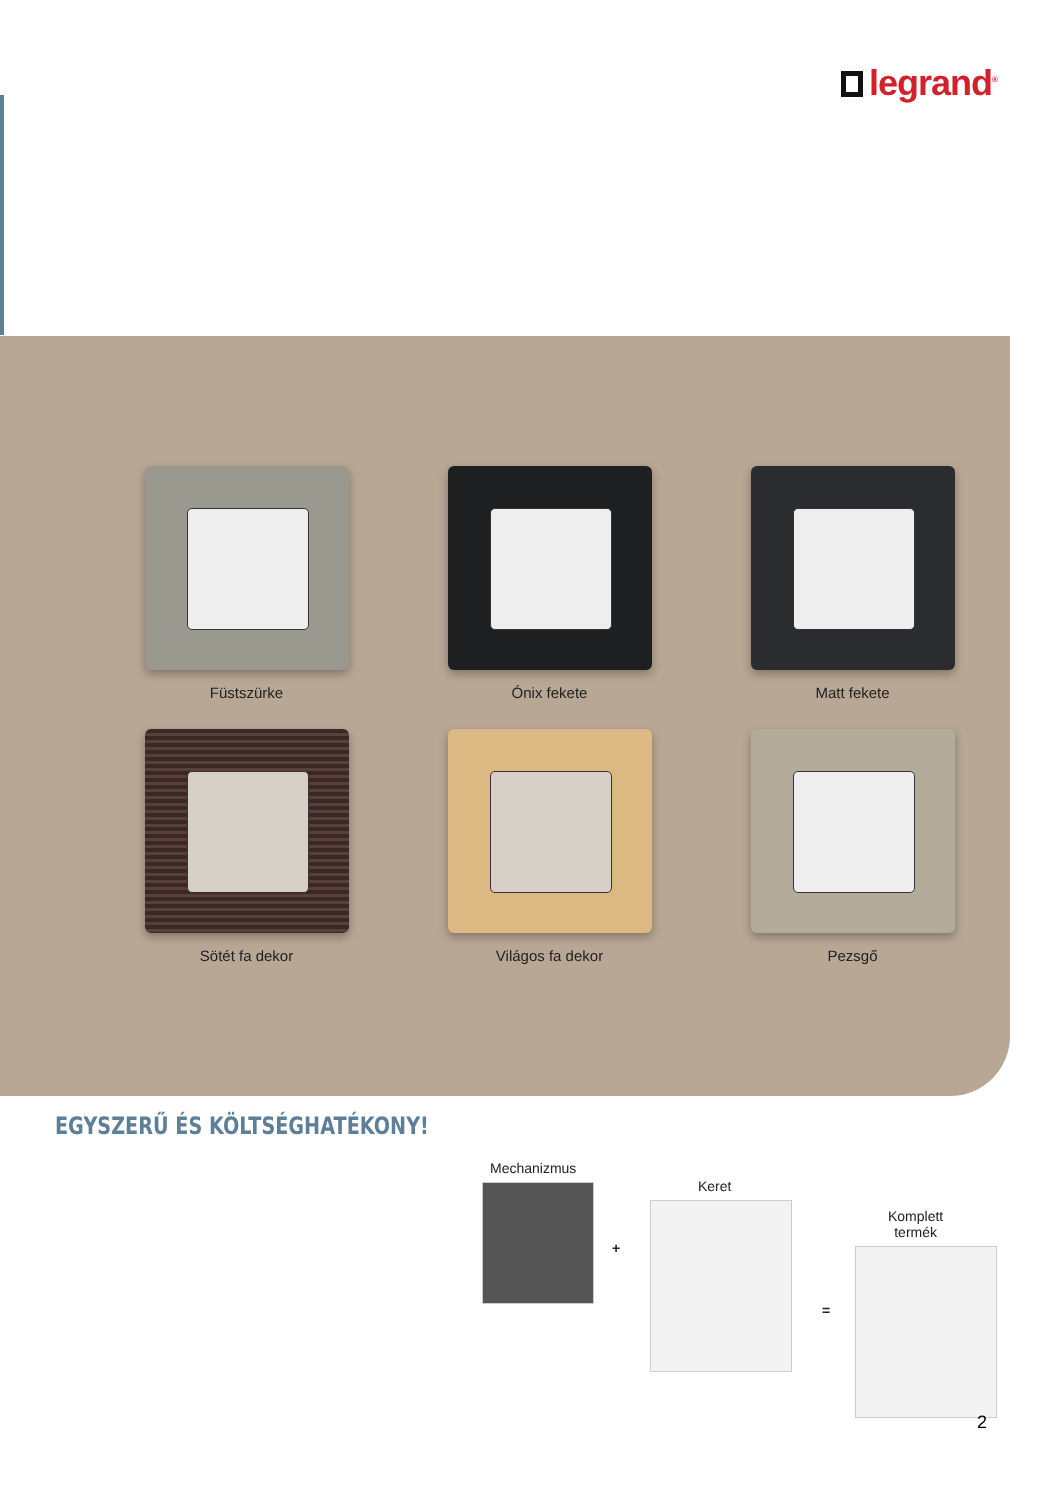legrand<sup>®</sup>
Füstszürke
Ónix fekete
Matt fekete
Sötét fa dekor
Világos fa dekor
Pezsgő
EGYSZERŰ ÉS KÖLTSÉGHATÉKONY!
Mechanizmus
+
Keret
=
Komplett
termék
2